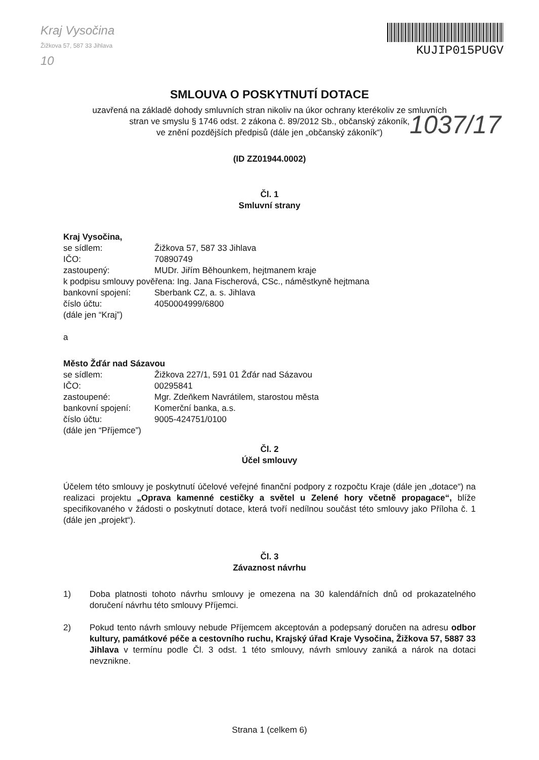Kraj Vysočina
Žižkova 57, 587 33 Jihlava
10
KUJIP015PUGV
SMLOUVA O POSKYTNUTÍ DOTACE
uzavřená na základě dohody smluvních stran nikoliv na úkor ochrany kterékoliv ze smluvních
stran ve smyslu § 1746 odst. 2 zákona č. 89/2012 Sb., občanský zákoník,
ve znění pozdějších předpisů (dále jen „občanský zákoník“)
1037/17
(ID ZZ01944.0002)
Čl. 1
Smluvní strany
Kraj Vysočina,
se sídlem: Žižkova 57, 587 33 Jihlava
IČO: 70890749
zastoupený: MUDr. Jiřím Běhounkem, hejtmanem kraje
k podpisu smlouvy pověřena: Ing. Jana Fischerová, CSc., náměstkyně hejtmana
bankovní spojení: Sberbank CZ, a. s. Jihlava
číslo účtu: 4050004999/6800
(dále jen “Kraj”)
a
Město Žďár nad Sázavou
se sídlem: Žižkova 227/1, 591 01 Žďár nad Sázavou
IČO: 00295841
zastoupené: Mgr. Zdeňkem Navrátilem, starostou města
bankovní spojení: Komerční banka, a.s.
číslo účtu: 9005-424751/0100
(dále jen “Příjemce”)
Čl. 2
Účel smlouvy
Účelem této smlouvy je poskytnutí účelové veřejné finanční podpory z rozpočtu Kraje (dále jen „dotace“) na realizaci projektu „Oprava kamenné cestičky a světel u Zelené hory včetně propagace“, blíže specifikovaného v žádosti o poskytnutí dotace, která tvoří nedílnou součást této smlouvy jako Příloha č. 1 (dále jen „projekt“).
Čl. 3
Závaznost návrhu
1) Doba platnosti tohoto návrhu smlouvy je omezena na 30 kalendářních dnů od prokazatelného doručení návrhu této smlouvy Příjemci.
2) Pokud tento návrh smlouvy nebude Příjemcem akceptován a podepsaný doručen na adresu odbor kultury, památkové péče a cestovního ruchu, Krajský úřad Kraje Vysočina, Žižkova 57, 5887 33 Jihlava v termínu podle Čl. 3 odst. 1 této smlouvy, návrh smlouvy zaniká a nárok na dotaci nevznikne.
Strana 1 (celkem 6)